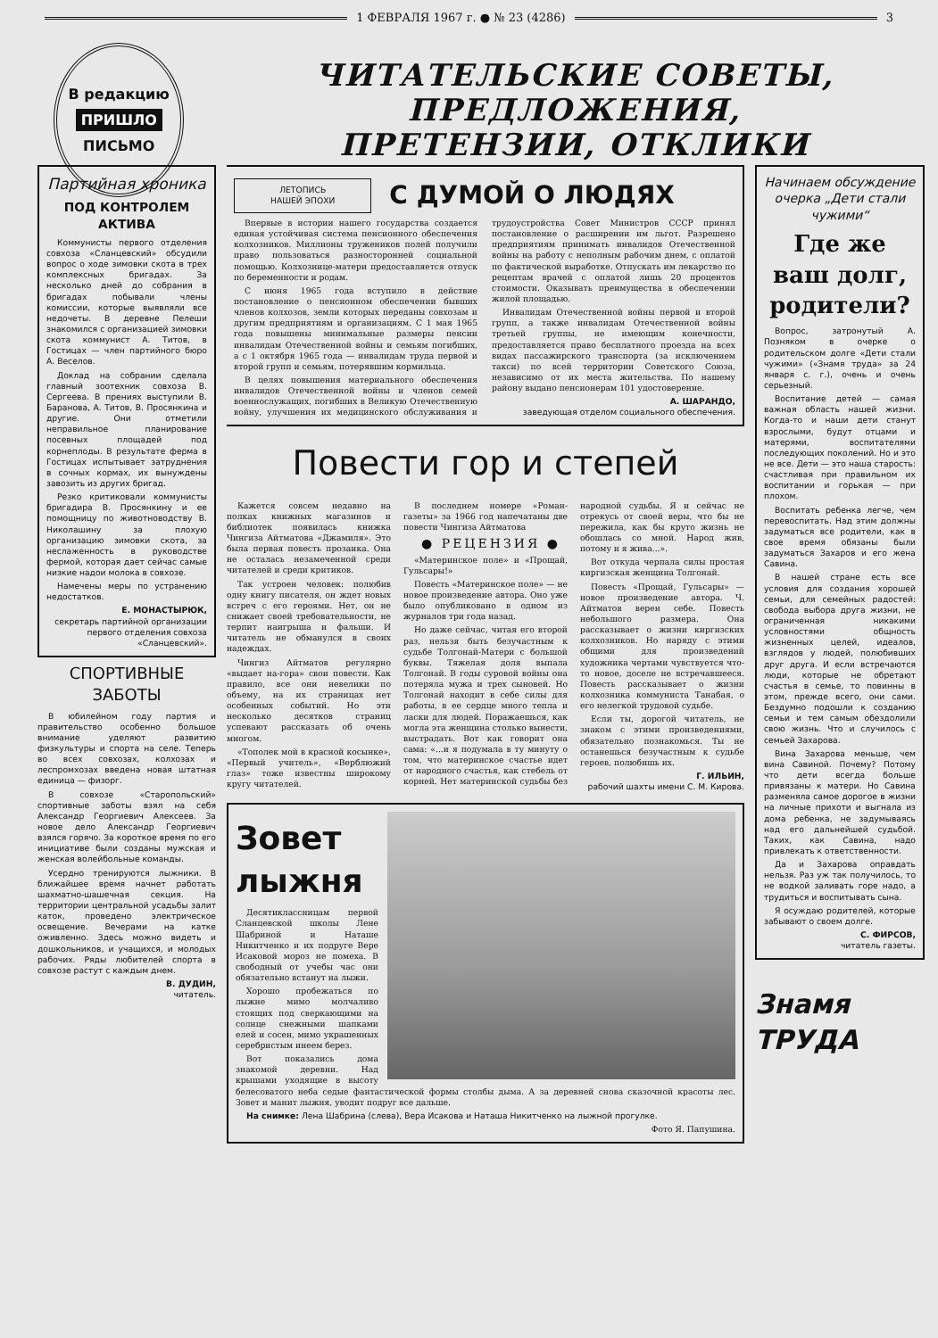1 ФЕВРАЛЯ 1967 г. ● № 23 (4286) 3
В редакцию
ПРИШЛО
ПИСЬМО
ЧИТАТЕЛЬСКИЕ СОВЕТЫ, ПРЕДЛОЖЕНИЯ,
ПРЕТЕНЗИИ, ОТКЛИКИ
Партийная хроника
ПОД КОНТРОЛЕМ АКТИВА
Коммунисты первого отделения совхоза «Сланцевский» обсудили вопрос о ходе зимовки скота в трех комплексных бригадах. За несколько дней до собрания в бригадах побывали члены комиссии, которые выявляли все недочеты. В деревне Пелеши знакомился с организацией зимовки скота коммунист А. Титов, в Гостицах — член партийного бюро А. Веселов.
Доклад на собрании сделала главный зоотехник совхоза В. Сергеева. В прениях выступили В. Баранова, А. Титов, В. Просянкина и другие. Они отметили неправильное планирование посевных площадей под корнеплоды. В результате ферма в Гостицах испытывает затруднения в сочных кормах, их вынуждены завозить из других бригад.
Резко критиковали коммунисты бригадира В. Просянкину и ее помощницу по животноводству В. Николашину за плохую организацию зимовки скота, за неслаженность в руководстве фермой, которая дает сейчас самые низкие надои молока в совхозе.
Намечены меры по устранению недостатков.
Е. МОНАСТЫРЮК,
секретарь партийной организации первого отделения совхоза «Сланцевский».
СПОРТИВНЫЕ ЗАБОТЫ
В юбилейном году партия и правительство особенно большое внимание уделяют развитию физкультуры и спорта на селе. Теперь во всех совхозах, колхозах и леспромхозах введена новая штатная единица — физорг.
В совхозе «Старопольский» спортивные заботы взял на себя Александр Георгиевич Алексеев. За новое дело Александр Георгиевич взялся горячо. За короткое время по его инициативе были созданы мужская и женская волейбольные команды.
Усердно тренируются лыжники. В ближайшее время начнет работать шахматно-шашечная секция. На территории центральной усадьбы залит каток, проведено электрическое освещение. Вечерами на катке оживленно. Здесь можно видеть и дошкольников, и учащихся, и молодых рабочих. Ряды любителей спорта в совхозе растут с каждым днем.
В. ДУДИН,
читатель.
ЛЕТОПИСЬ
НАШЕЙ ЭПОХИ
С ДУМОЙ О ЛЮДЯХ
Впервые в истории нашего государства создается единая устойчивая система пенсионного обеспечения колхозников. Миллионы тружеников полей получили право пользоваться разносторонней социальной помощью. Колхознице-матери предоставляется отпуск по беременности и родам.
С июня 1965 года вступило в действие постановление о пенсионном обеспечении бывших членов колхозов, земли которых переданы совхозам и другим предприятиям и организациям. С 1 мая 1965 года повышены минимальные размеры пенсии инвалидам Отечественной войны и семьям погибших, а с 1 октября 1965 года — инвалидам труда первой и второй групп и семьям, потерявшим кормильца.
В целях повышения материального обеспечения инвалидов Отечественной войны и членов семей военнослужащих, погибших в Великую Отечественную войну, улучшения их медицинского обслуживания и трудоустройства Совет Министров СССР принял постановление о расширении им льгот. Разрешено предприятиям принимать инвалидов Отечественной войны на работу с неполным рабочим днем, с оплатой по фактической выработке. Отпускать им лекарство по рецептам врачей с оплатой лишь 20 процентов стоимости. Оказывать преимущества в обеспечении жилой площадью.
Инвалидам Отечественной войны первой и второй групп, а также инвалидам Отечественной войны третьей группы, не имеющим конечности, предоставляется право бесплатного проезда на всех видах пассажирского транспорта (за исключением такси) по всей территории Советского Союза, независимо от их места жительства. По нашему району выдано пенсионерам 101 удостоверение.
А. ШАРАНДО,
заведующая отделом социального обеспечения.
Повести гор и степей
Кажется совсем недавно на полках книжных магазинов и библиотек появилась книжка Чингиза Айтматова «Джамиля». Это была первая повесть прозаика. Она не осталась незамеченной среди читателей и среди критиков.
Так устроен человек: полюбив одну книгу писателя, он ждет новых встреч с его героями. Нет, он не снижает своей требовательности, не терпит наигрыша и фальши. И читатель не обманулся в своих надеждах.
Чингиз Айтматов регулярно «выдает на-гора» свои повести. Как правило, все они невелики по объему, на их страницах нет особенных событий. Но эти несколько десятков страниц успевают рассказать об очень многом.
«Тополек мой в красной косынке», «Первый учитель», «Верблюжий глаз» тоже известны широкому кругу читателей.
В последнем номере «Роман-газеты» за 1966 год напечатаны две повести Чингиза Айтматова
● РЕЦЕНЗИЯ ●
«Материнское поле» и «Прощай, Гульсары!»
Повесть «Материнское поле» — не новое произведение автора. Оно уже было опубликовано в одном из журналов три года назад.
Но даже сейчас, читая его второй раз, нельзя быть безучастным к судьбе Толгонай-Матери с большой буквы. Тяжелая доля выпала Толгонай. В годы суровой войны она потеряла мужа и трех сыновей. Но Толгонай находит в себе силы для работы, в ее сердце много тепла и ласки для людей. Поражаешься, как могла эта женщина столько вынести, выстрадать. Вот как говорит она сама: «...и я подумала в ту минуту о том, что материнское счастье идет от народного счастья, как стебель от корней. Нет материнской судьбы без народной судьбы. Я и сейчас не отрекусь от своей веры, что бы не пережила, как бы круто жизнь не обошлась со мной. Народ жив, потому и я жива...».
Вот откуда черпала силы простая киргизская женщина Толгонай.
Повесть «Прощай, Гульсары» — новое произведение автора. Ч. Айтматов верен себе. Повесть небольшого размера. Она рассказывает о жизни киргизских колхозников. Но наряду с этими общими для произведений художника чертами чувствуется что-то новое, доселе не встречавшееся. Повесть рассказывает о жизни колхозника коммуниста Танабая, о его нелегкой трудовой судьбе.
Если ты, дорогой читатель, не знаком с этими произведениями, обязательно познакомься. Ты не останешься безучастным к судьбе героев, полюбишь их.
Г. ИЛЬИН,
рабочий шахты имени С. М. Кирова.
Зовет
лыжня
Десятиклассницам первой Сланцевской школы Лене Шабриной и Наташе Никитченко и их подруге Вере Исаковой мороз не помеха. В свободный от учебы час они обязательно встанут на лыжи.
Хорошо пробежаться по лыжне мимо молчаливо стоящих под сверкающими на солнце снежными шапками елей и сосен, мимо украшенных серебристым инеем берез.
Вот показались дома знакомой деревни. Над крышами уходящие в высоту белесоватого неба седые фантастической формы столбы дыма. А за деревней снова сказочной красоты лес. Зовет и манит лыжня, уводит подруг все дальше.
На снимке: Лена Шабрина (слева), Вера Исакова и Наташа Никитченко на лыжной прогулке.
Фото Я. Папушина.
Начинаем обсуждение очерка „Дети стали чужими“
Где же ваш долг, родители?
Вопрос, затронутый А. Позняком в очерке о родительском долге «Дети стали чужими» («Знамя труда» за 24 января с. г.), очень и очень серьезный.
Воспитание детей — самая важная область нашей жизни. Когда-то и наши дети станут взрослыми, будут отцами и матерями, воспитателями последующих поколений. Но и это не все. Дети — это наша старость: счастливая при правильном их воспитании и горькая — при плохом.
Воспитать ребенка легче, чем перевоспитать. Над этим должны задуматься все родители, как в свое время обязаны были задуматься Захаров и его жена Савина.
В нашей стране есть все условия для создания хорошей семьи, для семейных радостей: свобода выбора друга жизни, не ограниченная никакими условностями общность жизненных целей, идеалов, взглядов у людей, полюбивших друг друга. И если встречаются люди, которые не обретают счастья в семье, то повинны в этом, прежде всего, они сами. Бездумно подошли к созданию семьи и тем самым обездолили свою жизнь. Что и случилось с семьей Захарова.
Вина Захарова меньше, чем вина Савиной. Почему? Потому что дети всегда больше привязаны к матери. Но Савина разменяла самое дорогое в жизни на личные прихоти и выгнала из дома ребенка, не задумываясь над его дальнейшей судьбой. Таких, как Савина, надо привлекать к ответственности.
Да и Захарова оправдать нельзя. Раз уж так получилось, то не водкой заливать горе надо, а трудиться и воспитывать сына.
Я осуждаю родителей, которые забывают о своем долге.
С. ФИРСОВ,
читатель газеты.
Знамя
ТРУДА